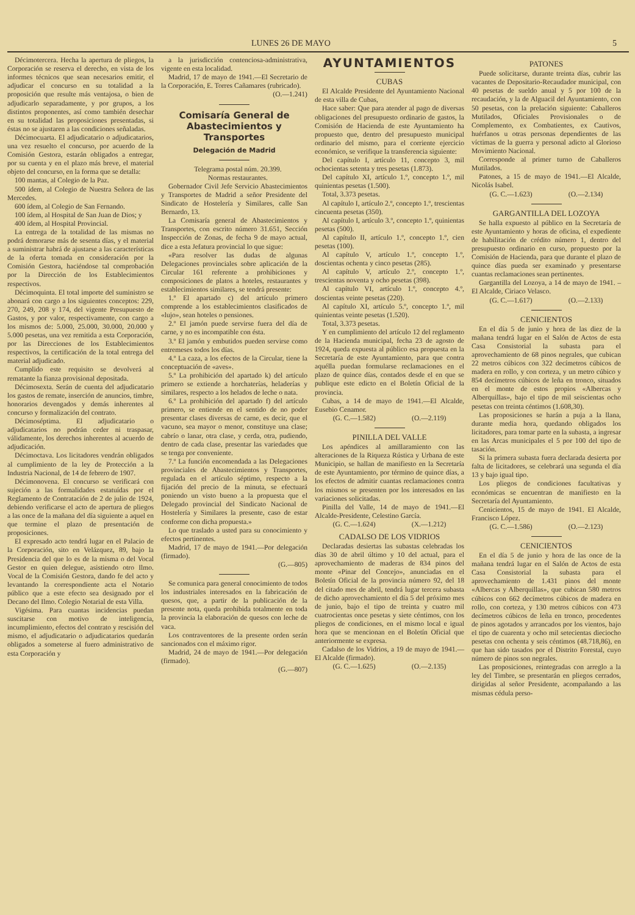LUNES 26 DE MAYO 5
Décimotercera. Hecha la apertura de pliegos, la Corporación se reserva el derecho, en vista de los informes técnicos que sean necesarios emitir, el adjudicar el concurso en su totalidad a la proposición que resulte más ventajosa, o bien de adjudicarlo separadamente, y por grupos, a los distintos proponentes, así como también desechar en su totalidad las proposiciones presentadas, si éstas no se ajustaren a las condiciones señaladas.
Décimocuarta. El adjudicatario o adjudicatarios, una vez resuelto el concurso, por acuerdo de la Comisión Gestora, estarán obligados a entregar, por su cuenta y en el plazo más breve, el material objeto del concurso, en la forma que se detalla:
100 mantas, al Colegio de la Paz.
500 ídem, al Colegio de Nuestra Señora de las Mercedes.
600 ídem, al Colegio de San Fernando.
100 ídem, al Hospital de San Juan de Dios; y
400 ídem, al Hospital Provincial.
La entrega de la totalidad de las mismas no podrá demorarse más de sesenta días, y el material a suministrar habrá de ajustarse a las características de la oferta tomada en consideración por la Comisión Gestora, haciéndose tal comprobación por la Dirección de los Establecimientos respectivos.
Décimoquinta. El total importe del suministro se abonará con cargo a los siguientes conceptos: 229, 270, 249, 208 y 174, del vigente Presupuesto de Gastos, y por valor, respectivamente, con cargo a los mismos de: 5.000, 25.000, 30.000, 20.000 y 5.000 pesetas, una vez remitida a esta Corporación, por las Direcciones de los Establecimientos respectivos, la certificación de la total entrega del material adjudicado.
Cumplido este requisito se devolverá al rematante la fianza provisional depositada.
Décimosexta. Serán de cuenta del adjudicatario los gastos de remate, inserción de anuncios, timbre, honorarios devengados y demás inherentes al concurso y formalización del contrato.
Décimoséptima. El adjudicatario o adjudicatarios no podrán ceder ni traspasar, válidamente, los derechos inherentes al acuerdo de adjudicación.
Décimoctava. Los licitadores vendrán obligados al cumplimiento de la ley de Protección a la Industria Nacional, de 14 de febrero de 1907.
Décimonovena. El concurso se verificará con sujeción a las formalidades estatuídas por el Reglamento de Contratación de 2 de julio de 1924, debiendo verificarse el acto de apertura de pliegos a las once de la mañana del día siguiente a aquel en que termine el plazo de presentación de proposiciones.
El expresado acto tendrá lugar en el Palacio de la Corporación, sito en Velázquez, 89, bajo la Presidencia del que lo es de la misma o del Vocal Gestor en quien delegue, asistiendo otro Ilmo. Vocal de la Comisión Gestora, dando fe del acto y levantando la correspondiente acta el Notario público que a este efecto sea designado por el Decano del Ilmo. Colegio Notarial de esta Villa.
Vigésima. Para cuantas incidencias puedan suscitarse con motivo de inteligencia, incumplimiento, efectos del contrato y rescisión del mismo, el adjudicatario o adjudicatarios quedarán obligados a someterse al fuero administrativo de esta Corporación y
a la jurisdicción contenciosa-administrativa, vigente en esta localidad.
Madrid, 17 de mayo de 1941.—El Secretario de la Corporación, E. Torres Cañamares (rubricado).
(O.—1.241)
Comisaría General de Abastecimientos y Transportes
Delegación de Madrid
Telegrama postal núm. 20.399.
Normas restaurantes.
Gobernador Civil Jefe Servicio Abastecimientos y Transportes de Madrid a señor Presidente del Sindicato de Hostelería y Similares, calle San Bernardo, 13.
La Comisaría general de Abastecimientos y Transportes, con escrito número 31.651, Sección Inspección de Zonas, de fecha 9 de mayo actual, dice a esta Jefatura provincial lo que sigue:
«Para resolver las dudas de algunas Delegaciones provinciales sobre aplicación de la Circular 161 referente a prohibiciones y composiciones de platos a hoteles, restaurantes y establecimientos similares, se tendrá presente:
1.º El apartado c) del artículo primero comprende a los establecimientos clasificados de «lujo», sean hoteles o pensiones.
2.º El jamón puede servirse fuera del día de carne, y no es incompatible con ésta.
3.º El jamón y embutidos pueden servirse como entremeses todos los días.
4.º La caza, a los efectos de la Circular, tiene la conceptuación de «aves».
5.º La prohibición del apartado k) del artículo primero se extiende a horchaterías, heladerías y similares, respecto a los helados de leche o nata.
6.º La prohibición del apartado f) del artículo primero, se entiende en el sentido de no poder presentar clases diversas de carne, es decir, que el vacuno, sea mayor o menor, constituye una clase; cabrío o lanar, otra clase, y cerda, otra, pudiendo, dentro de cada clase, presentar las variedades que se tenga por conveniente.
7.º La función encomendada a las Delegaciones provinciales de Abastecimientos y Transportes, regulada en el artículo séptimo, respecto a la fijación del precio de la minuta, se efectuará poniendo un visto bueno a la propuesta que el Delegado provincial del Sindicato Nacional de Hostelería y Similares la presente, caso de estar conforme con dicha propuesta.»
Lo que traslado a usted para su conocimiento y efectos pertinentes.
Madrid, 17 de mayo de 1941.—Por delegación (firmado).
(G.—805)
Se comunica para general conocimiento de todos los industriales interesados en la fabricación de quesos, que, a partir de la publicación de la presente nota, queda prohibida totalmente en toda la provincia la elaboración de quesos con leche de vaca.
Los contraventores de la presente orden serán sancionados con el máximo rigor.
Madrid, 24 de mayo de 1941.—Por delegación (firmado).
(G.—807)
AYUNTAMIENTOS
CUBAS
El Alcalde Presidente del Ayuntamiento Nacional de esta villa de Cubas,
Hace saber: Que para atender al pago de diversas obligaciones del presupuesto ordinario de gastos, la Comisión de Hacienda de este Ayuntamiento ha propuesto que, dentro del presupuesto municipal ordinario del mismo, para el corriente ejercicio económico, se verifique la transferencia siguiente:
Del capítulo I, artículo 11, concepto 3, mil ochocientas setenta y tres pesetas (1.873).
Del capítulo XI, artículo 1.º, concepto 1.º, mil quinientas pesetas (1.500).
Total, 3.373 pesetas.
Al capítulo I, artículo 2.º, concepto 1.º, trescientas cincuenta pesetas (350).
Al capítulo I, artículo 3.º, concepto 1.º, quinientas pesetas (500).
Al capítulo II, artículo 1.º, concepto 1.º, cien pesetas (100).
Al capítulo V, artículo 1.º, concepto 1.º, doscientas ochenta y cinco pesetas (285).
Al capítulo V, artículo 2.º, concepto 1.º, trescientas noventa y ocho pesetas (398).
Al capítulo VI, artículo 1.º, concepto 4.º, doscientas veinte pesetas (220).
Al capítulo XI, artículo 5.º, concepto 1.º, mil quinientas veinte pesetas (1.520).
Total, 3.373 pesetas.
Y en cumplimiento del artículo 12 del reglamento de la Hacienda municipal, fecha 23 de agosto de 1924, queda expuesta al público esa propuesta en la Secretaría de este Ayuntamiento, para que contra aquélla puedan formularse reclamaciones en el plazo de quince días, contados desde el en que se publique este edicto en el Boletín Oficial de la provincia.
Cubas, a 14 de mayo de 1941.—El Alcalde, Eusebio Cenamor.
(G. C.—1.582) (O.—2.119)
PINILLA DEL VALLE
Los apéndices al amillaramiento con las alteraciones de la Riqueza Rústica y Urbana de este Municipio, se hallan de manifiesto en la Secretaría de este Ayuntamiento, por término de quince días, a los efectos de admitir cuantas reclamaciones contra los mismos se presenten por los interesados en las variaciones solicitadas.
Pinilla del Valle, 14 de mayo de 1941.—El Alcalde-Presidente, Celestino García.
(G. C.—1.624) (X.—1.212)
CADALSO DE LOS VIDRIOS
Declaradas desiertas las subastas celebradas los días 30 de abril último y 10 del actual, para el aprovechamiento de maderas de 834 pinos del monte «Pinar del Concejo», anunciadas en el Boletín Oficial de la provincia número 92, del 18 del citado mes de abril, tendrá lugar tercera subasta de dicho aprovechamiento el día 5 del próximo mes de junio, bajo el tipo de treinta y cuatro mil cuatrocientas once pesetas y siete céntimos, con los pliegos de condiciones, en el mismo local e igual hora que se mencionan en el Boletín Oficial que anteriormente se expresa.
Cadalso de los Vidrios, a 19 de mayo de 1941.—El Alcalde (firmado).
(G. C.—1.625) (O.—2.135)
PATONES
Puede solicitarse, durante treinta días, cubrir las vacantes de Depositario-Recaudador municipal, con 40 pesetas de sueldo anual y 5 por 100 de la recaudación, y la de Alguacil del Ayuntamiento, con 50 pesetas, con la prelación siguiente: Caballeros Mutilados, Oficiales Provisionales o de Complemento, ex Combatientes, ex Cautivos, huérfanos u otras personas dependientes de las víctimas de la guerra y personal adicto al Glorioso Movimiento Nacional.
Corresponde al primer turno de Caballeros Mutilados.
Patones, a 15 de mayo de 1941.—El Alcalde, Nicolás Isabel.
(G. C.—1.623) (O.—2.134)
GARGANTILLA DEL LOZOYA
Se halla expuesto al público en la Secretaría de este Ayuntamiento y horas de oficina, el expediente de habilitación de crédito número 1, dentro del presupuesto ordinario en curso, propuesto por la Comisión de Hacienda, para que durante el plazo de quince días pueda ser examinado y presentarse cuantas reclamaciones sean pertinentes.
Gargantilla del Lozoya, a 14 de mayo de 1941. – El Alcalde, Ciriaco Velasco.
(G. C.—1.617) (O.—2.133)
CENICIENTOS
En el día 5 de junio y hora de las diez de la mañana tendrá lugar en el Salón de Actos de esta Casa Consistorial la subasta para el aprovechamiento de 68 pinos negrales, que cubican 22 metros cúbicos con 322 decímetros cúbicos de madera en rollo, y con corteza, y un metro cúbico y 854 decímetros cúbicos de leña en tronco, situados en el monte de estos propios «Albercas y Alberquillas», bajo el tipo de mil seiscientas ocho pesetas con treinta céntimos (1.608,30).
Las proposiciones se harán a puja a la llana, durante media hora, quedando obligados los licitadores, para tomar parte en la subasta, a ingresar en las Arcas municipales el 5 por 100 del tipo de tasación.
Si la primera subasta fuera declarada desierta por falta de licitadores, se celebrará una segunda el día 13 y bajo igual tipo.
Los pliegos de condiciones facultativas y económicas se encuentran de manifiesto en la Secretaría del Ayuntamiento.
Cenicientos, 15 de mayo de 1941. El Alcalde, Francisco López.
(G. C.—1.586) (O.—2.123)
CENICIENTOS
En el día 5 de junio y hora de las once de la mañana tendrá lugar en el Salón de Actos de esta Casa Consistorial la subasta para el aprovechamiento de 1.431 pinos del monte «Albercas y Alberquillas», que cubican 580 metros cúbicos con 662 decímetros cúbicos de madera en rollo, con corteza, y 130 metros cúbicos con 473 decímetros cúbicos de leña en tronco, procedentes de pinos agotados y arrancados por los vientos, bajo el tipo de cuarenta y ocho mil setecientas dieciocho pesetas con ochenta y seis céntimos (48.718,86), en que han sido tasados por el Distrito Forestal, cuyo número de pinos son negrales.
Las proposiciones, reintegradas con arreglo a la ley del Timbre, se presentarán en pliegos cerrados, dirigidas al señor Presidente, acompañando a las mismas cédula perso-